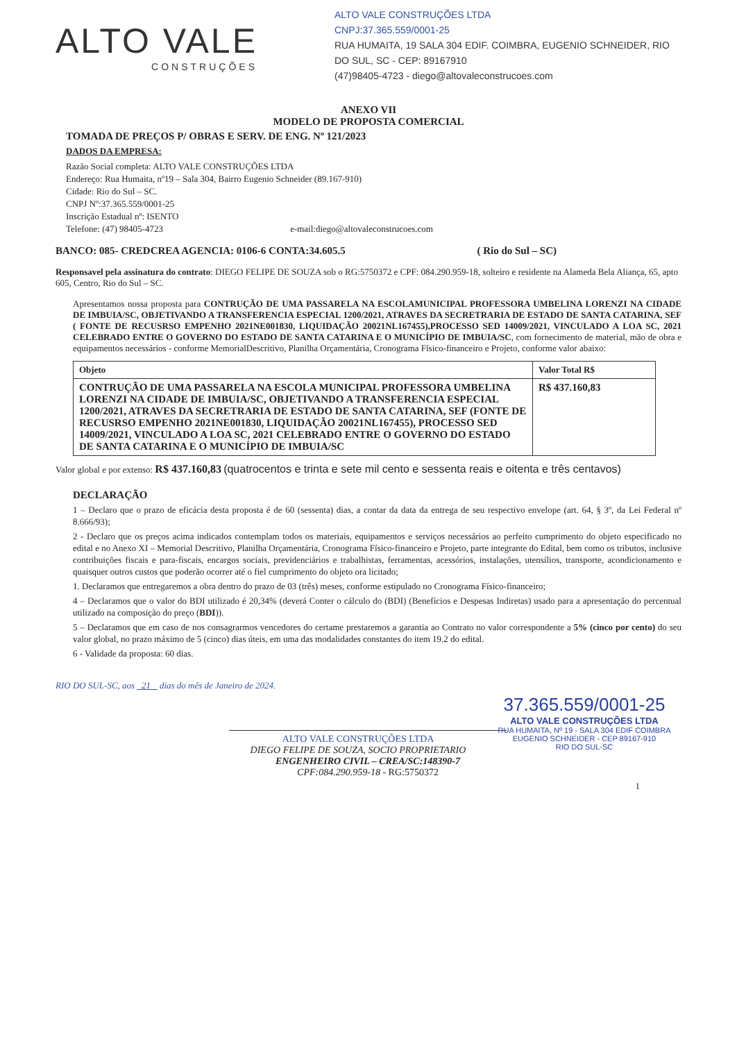ALTO VALE
CONSTRUÇÕES
ALTO VALE CONSTRUÇÕES LTDA
CNPJ:37.365.559/0001-25
RUA HUMAITA, 19 SALA 304 EDIF. COIMBRA, EUGENIO SCHNEIDER, RIO DO SUL, SC - CEP: 89167910
(47)98405-4723 - diego@altovaleconstrucoes.com
ANEXO VII
MODELO DE PROPOSTA COMERCIAL
TOMADA DE PREÇOS P/ OBRAS E SERV. DE ENG. Nº 121/2023
DADOS DA EMPRESA:
Razão Social completa: ALTO VALE CONSTRUÇÕES LTDA
Endereço: Rua Humaita, nº19 – Sala 304, Bairro Eugenio Schneider (89.167-910)
Cidade: Rio do Sul – SC.
CNPJ Nº:37.365.559/0001-25
Inscrição Estadual nº: ISENTO
Telefone: (47) 98405-4723 e-mail:diego@altovaleconstrucoes.com
BANCO: 085- CREDCREA AGENCIA: 0106-6 CONTA:34.605.5 ( Rio do Sul – SC)
Responsavel pela assinatura do contrato: DIEGO FELIPE DE SOUZA sob o RG:5750372 e CPF: 084.290.959-18, solteiro e residente na Alameda Bela Aliança, 65, apto 605, Centro, Rio do Sul – SC.
Apresentamos nossa proposta para CONTRUÇÃO DE UMA PASSARELA NA ESCOLAMUNICIPAL PROFESSORA UMBELINA LORENZI NA CIDADE DE IMBUIA/SC, OBJETIVANDO A TRANSFERENCIA ESPECIAL 1200/2021, ATRAVES DA SECRETRARIA DE ESTADO DE SANTA CATARINA, SEF ( FONTE DE RECUSRSO EMPENHO 2021NE001830, LIQUIDAÇÃO 20021NL167455),PROCESSO SED 14009/2021, VINCULADO A LOA SC, 2021 CELEBRADO ENTRE O GOVERNO DO ESTADO DE SANTA CATARINA E O MUNICÍPIO DE IMBUIA/SC, com fornecimento de material, mão de obra e equipamentos necessários - conforme MemorialDescritivo, Planilha Orçamentária, Cronograma Físico-financeiro e Projeto, conforme valor abaixo:
| Objeto | Valor Total R$ |
| --- | --- |
| CONTRUÇÃO DE UMA PASSARELA NA ESCOLA MUNICIPAL PROFESSORA UMBELINA LORENZI NA CIDADE DE IMBUIA/SC, OBJETIVANDO A TRANSFERENCIA ESPECIAL 1200/2021, ATRAVES DA SECRETRARIA DE ESTADO DE SANTA CATARINA, SEF (FONTE DE RECUSRSO EMPENHO 2021NE001830, LIQUIDAÇÃO 20021NL167455), PROCESSO SED 14009/2021, VINCULADO A LOA SC, 2021 CELEBRADO ENTRE O GOVERNO DO ESTADO DE SANTA CATARINA E O MUNICÍPIO DE IMBUIA/SC | R$ 437.160,83 |
Valor global e por extenso: R$ 437.160,83 (quatrocentos e trinta e sete mil cento e sessenta reais e oitenta e três centavos)
DECLARAÇÃO
1 – Declaro que o prazo de eficácia desta proposta é de 60 (sessenta) dias, a contar da data da entrega de seu respectivo envelope (art. 64, § 3º, da Lei Federal nº 8.666/93);
2 - Declaro que os preços acima indicados contemplam todos os materiais, equipamentos e serviços necessários ao perfeito cumprimento do objeto especificado no edital e no Anexo XI – Memorial Descritivo, Planilha Orçamentária, Cronograma Físico-financeiro e Projeto, parte integrante do Edital, bem como os tributos, inclusive contribuições fiscais e para-fiscais, encargos sociais, previdenciários e trabalhistas, ferramentas, acessórios, instalações, utensílios, transporte, acondicionamento e quaisquer outros custos que poderão ocorrer até o fiel cumprimento do objeto ora licitado;
1. Declaramos que entregaremos a obra dentro do prazo de 03 (três) meses, conforme estipulado no Cronograma Físico-financeiro;
4 – Declaramos que o valor do BDI utilizado é 20,34% (deverá Conter o cálculo do (BDI) (Benefícios e Despesas Indiretas) usado para a apresentação do percentual utilizado na composição do preço (BDI)).
5 – Declaramos que em caso de nos consagrarmos vencedores do certame prestaremos a garantia ao Contrato no valor correspondente a 5% (cinco por cento) do seu valor global, no prazo máximo de 5 (cinco) dias úteis, em uma das modalidades constantes do item 19.2 do edital.
6 - Validade da proposta: 60 dias.
RIO DO SUL-SC, aos 21 dias do mês de Janeiro de 2024.
37.365.559/0001-25
ALTO VALE CONSTRUÇÕES LTDA
RUA HUMAITA, Nº 19 - SALA 304 EDIF COIMBRA
EUGENIO SCHNEIDER - CEP 89167-910
RIO DO SUL-SC
ALTO VALE CONSTRUÇÕES LTDA
DIEGO FELIPE DE SOUZA, SOCIO PROPRIETARIO
ENGENHEIRO CIVIL – CREA/SC:148390-7
CPF:084.290.959-18 - RG:5750372
1